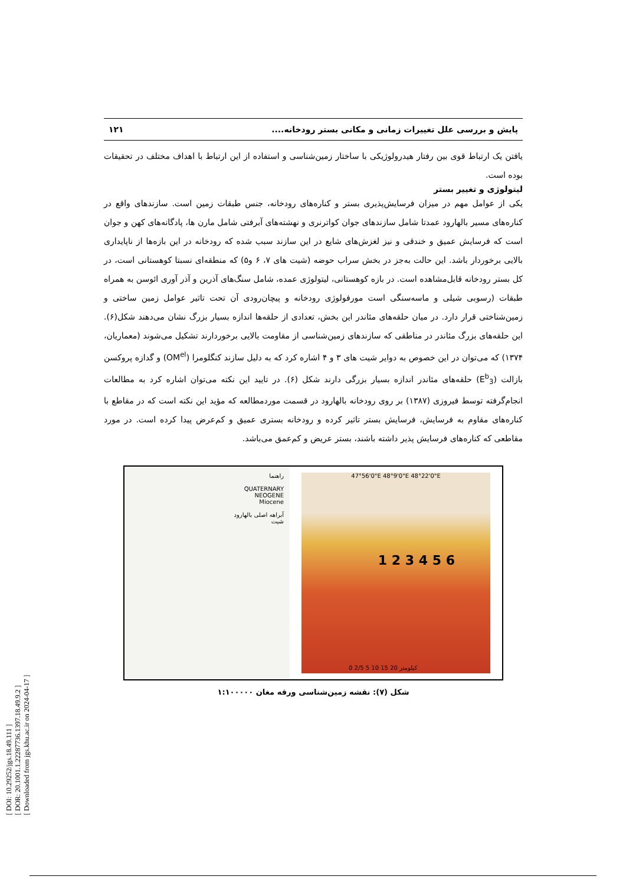[ DOI: 10.29252/jgs.18.49.111 ]
[ DOR: 20.1001.1.22287736.1397.18.49.9.2 ]
[ Downloaded from jgs.khu.ac.ir on 2024-04-17 ]
پایش و بررسی علل تغییرات زمانی و مکانی بستر رودخانه.... ۱۲۱
یافتن یک ارتباط قوی بین رفتار هیدرولوژیکی با ساختار زمین‌شناسی و استفاده از این ارتباط با اهداف مختلف در تحقیقات بوده است.
لیتولوژی و تغییر بستر
یکی از عوامل مهم در میزان فرسایش‌پذیری بستر و کناره‌های رودخانه، جنس طبقات زمین است. سازندهای واقع در کناره‌های مسیر بالهارود عمدتا شامل سازندهای جوان کواترنری و نهشته‌های آبرفتی شامل مارن ها، پادگانه‌های کهن و جوان است که فرسایش عمیق و خندقی و نیز لغزش‌های شایع در این سازند سبب شده که رودخانه در این بازه‌ها از ناپایداری بالایی برخوردار باشد. این حالت به‌جز در بخش سراب حوضه (شیت های ۷، ۶ و۵) که منطقه‌ای نسبتا کوهستانی است، در کل بستر رودخانه قابل‌مشاهده است. در بازه کوهستانی، لیتولوژی عمده، شامل سنگ‌های آذرین و آذر آوری ائوسن به همراه طبقات (رسوبی شیلی و ماسه‌سنگی است مورفولوژی رودخانه و پیچان‌رودی آن تحت تاثیر عوامل زمین ساختی و زمین‌شناختی قرار دارد. در میان حلقه‌های مئاندر این بخش، تعدادی از حلقه‌ها اندازه بسیار بزرگ نشان می‌دهند شکل(۶). این حلقه‌های بزرگ مئاندر در مناطقی که سازندهای زمین‌شناسی از مقاومت بالایی برخوردارند تشکیل می‌شوند (معماریان، ۱۳۷۴) که می‌توان در این خصوص به دوایر شیت های ۳ و ۴ اشاره کرد که به دلیل سازند کنگلومرا (OM<sup>el</sup>) و گدازه پروکسن بازالت (E<sup>b</sup><sub>3</sub>) حلقه‌های مئاندر اندازه بسیار بزرگی دارند شکل (۶). در تایید این نکته می‌توان اشاره کرد به مطالعات انجام‌گرفته توسط فیروزی (۱۳۸۷) بر روی رودخانه بالهارود در قسمت موردمطالعه که مؤید این نکته است که در مقاطع با کناره‌های مقاوم به فرسایش، فرسایش بستر تاثیر کرده و رودخانه بستری عمیق و کم‌عرض پیدا کرده است. در مورد مقاطعی که کناره‌های فرسایش پذیر داشته باشند، بستر عریض و کم‌عمق می‌باشد.
راهنما
QUATERNARY
NEOGENE
Miocene
آبراهه اصلی بالهارود
شیت
47°56'0"E 48°9'0"E 48°22'0"E
1 2 3 4 5 6
0 2/5 5 10 15 20 کیلومتر
شکل (۷): نقشه زمین‌شناسی ورقه مغان ۱:۱۰۰۰۰۰